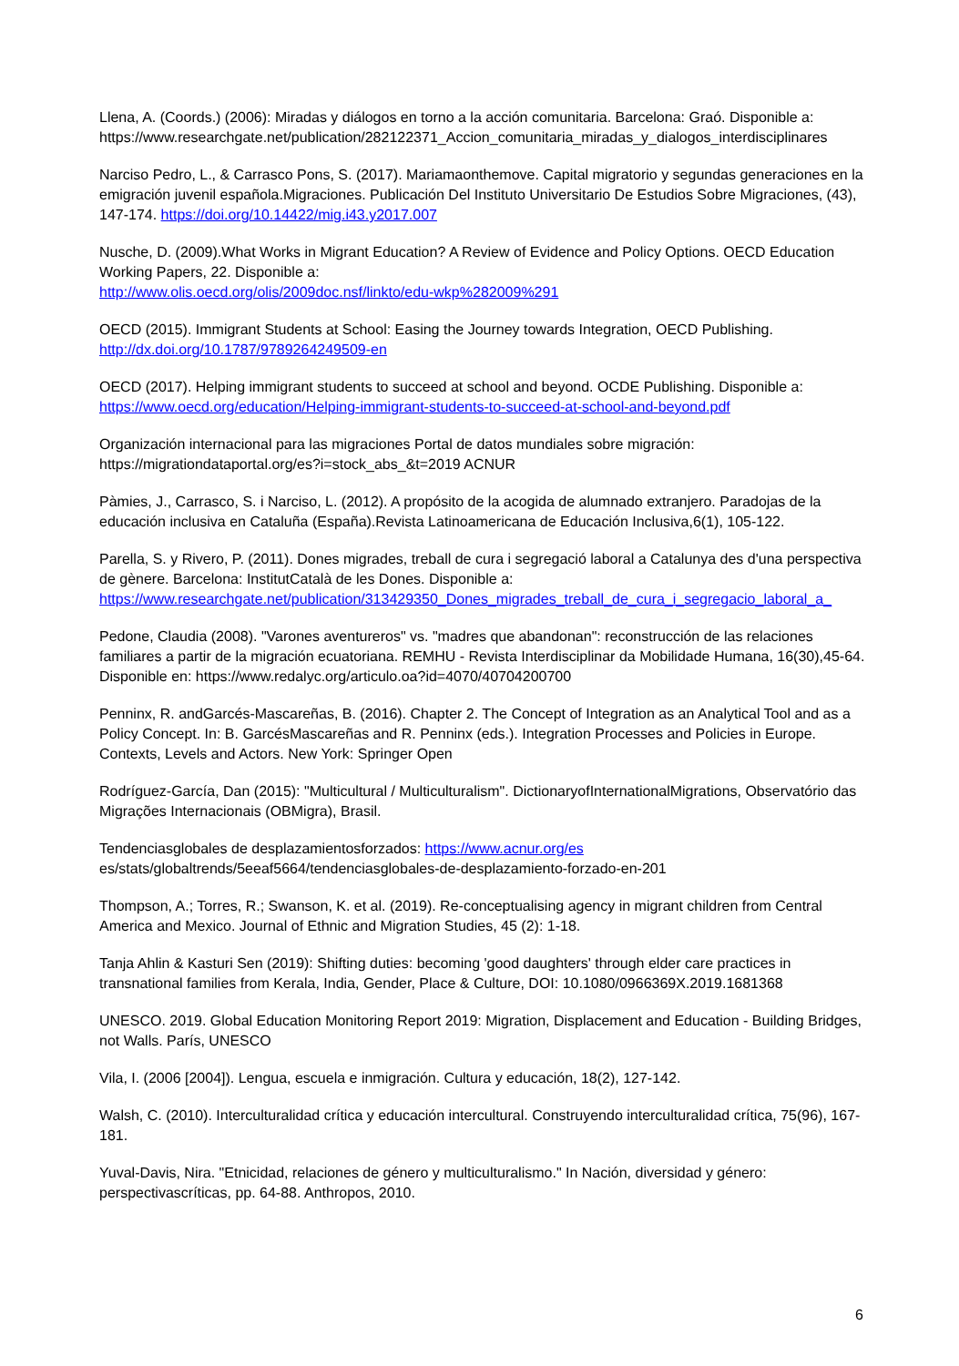Llena, A. (Coords.) (2006): Miradas y diálogos en torno a la acción comunitaria. Barcelona: Graó. Disponible a: https://www.researchgate.net/publication/282122371_Accion_comunitaria_miradas_y_dialogos_interdisciplinares
Narciso Pedro, L., & Carrasco Pons, S. (2017). Mariamaonthemove. Capital migratorio y segundas generaciones en la emigración juvenil española.Migraciones. Publicación Del Instituto Universitario De Estudios Sobre Migraciones, (43), 147-174. https://doi.org/10.14422/mig.i43.y2017.007
Nusche, D. (2009).What Works in Migrant Education? A Review of Evidence and Policy Options. OECD Education Working Papers, 22. Disponible a:
http://www.olis.oecd.org/olis/2009doc.nsf/linkto/edu-wkp%282009%291
OECD (2015). Immigrant Students at School: Easing the Journey towards Integration, OECD Publishing. http://dx.doi.org/10.1787/9789264249509-en
OECD (2017). Helping immigrant students to succeed at school and beyond. OCDE Publishing. Disponible a: https://www.oecd.org/education/Helping-immigrant-students-to-succeed-at-school-and-beyond.pdf
Organización internacional para las migraciones Portal de datos mundiales sobre migración: https://migrationdataportal.org/es?i=stock_abs_&t=2019 ACNUR
Pàmies, J., Carrasco, S. i Narciso, L. (2012). A propósito de la acogida de alumnado extranjero. Paradojas de la educación inclusiva en Cataluña (España).Revista Latinoamericana de Educación Inclusiva,6(1), 105-122.
Parella, S. y Rivero, P. (2011). Dones migrades, treball de cura i segregació laboral a Catalunya des d'una perspectiva de gènere. Barcelona: InstitutCatalà de les Dones. Disponible a: https://www.researchgate.net/publication/313429350_Dones_migrades_treball_de_cura_i_segregacio_laboral_a_
Pedone, Claudia (2008). "Varones aventureros" vs. "madres que abandonan": reconstrucción de las relaciones familiares a partir de la migración ecuatoriana. REMHU - Revista Interdisciplinar da Mobilidade Humana, 16(30),45-64. Disponible en: https://www.redalyc.org/articulo.oa?id=4070/40704200700
Penninx, R. andGarcés-Mascareñas, B. (2016). Chapter 2. The Concept of Integration as an Analytical Tool and as a Policy Concept. In: B. GarcésMascareñas and R. Penninx (eds.). Integration Processes and Policies in Europe. Contexts, Levels and Actors. New York: Springer Open
Rodríguez-García, Dan (2015): "Multicultural / Multiculturalism". DictionaryofInternationalMigrations, Observatório das Migrações Internacionais (OBMigra), Brasil.
Tendenciasglobales de desplazamientosforzados: https://www.acnur.org/es
es/stats/globaltrends/5eeaf5664/tendenciasglobales-de-desplazamiento-forzado-en-201
Thompson, A.; Torres, R.; Swanson, K. et al. (2019). Re-conceptualising agency in migrant children from Central America and Mexico. Journal of Ethnic and Migration Studies, 45 (2): 1-18.
Tanja Ahlin & Kasturi Sen (2019): Shifting duties: becoming 'good daughters' through elder care practices in transnational families from Kerala, India, Gender, Place & Culture, DOI: 10.1080/0966369X.2019.1681368
UNESCO. 2019. Global Education Monitoring Report 2019: Migration, Displacement and Education - Building Bridges, not Walls. París, UNESCO
Vila, I. (2006 [2004]). Lengua, escuela e inmigración. Cultura y educación, 18(2), 127-142.
Walsh, C. (2010). Interculturalidad crítica y educación intercultural. Construyendo interculturalidad crítica, 75(96), 167-181.
Yuval-Davis, Nira. "Etnicidad, relaciones de género y multiculturalismo." In Nación, diversidad y género: perspectivascríticas, pp. 64-88. Anthropos, 2010.
6